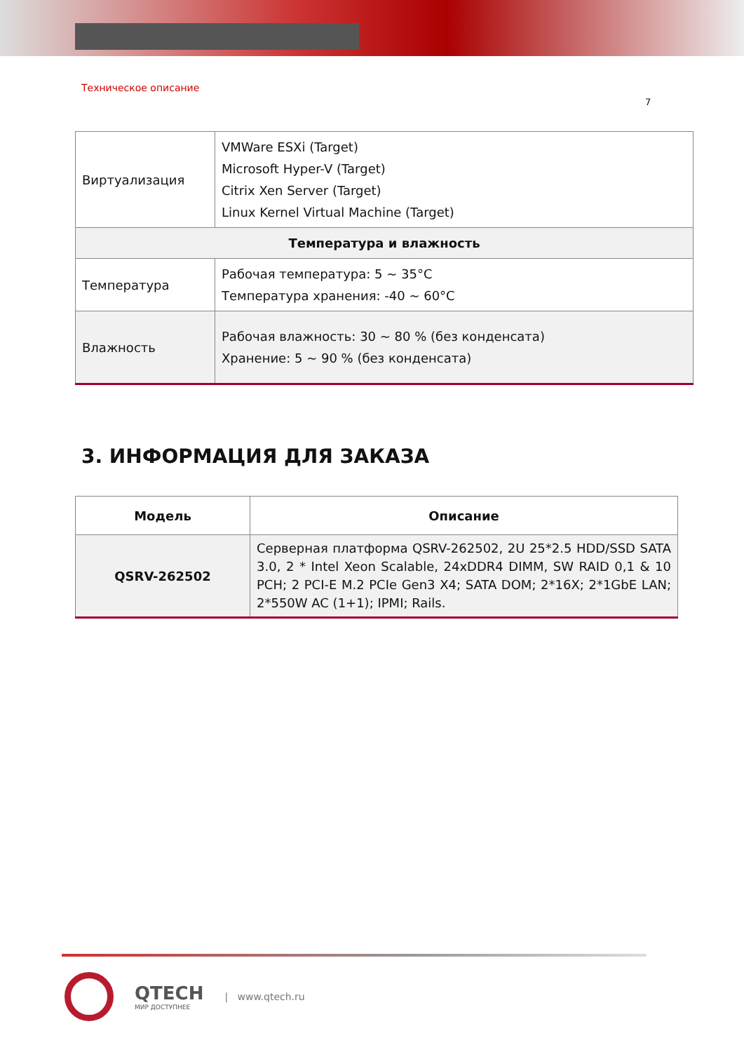Техническое описание
7
| Виртуализация | VMWare ESXi (Target) Microsoft Hyper-V (Target) Citrix Xen Server (Target) Linux Kernel Virtual Machine (Target) |
| Температура и влажность | |
| Температура | Рабочая температура: 5 ~ 35°C Температура хранения: -40 ~ 60°C |
| Влажность | Рабочая влажность: 30 ~ 80 % (без конденсата) Хранение: 5 ~ 90 % (без конденсата) |
3. ИНФОРМАЦИЯ ДЛЯ ЗАКАЗА
| Модель | Описание |
| --- | --- |
| QSRV-262502 | Серверная платформа QSRV-262502, 2U 25*2.5 HDD/SSD SATA 3.0, 2 * Intel Xeon Scalable, 24xDDR4 DIMM, SW RAID 0,1 & 10 PCH; 2 PCI-E M.2 PCIe Gen3 X4; SATA DOM; 2*16X; 2*1GbE LAN; 2*550W AC (1+1); IPMI; Rails. |
QTECH
МИР ДОСТУПНЕЕ
| www.qtech.ru